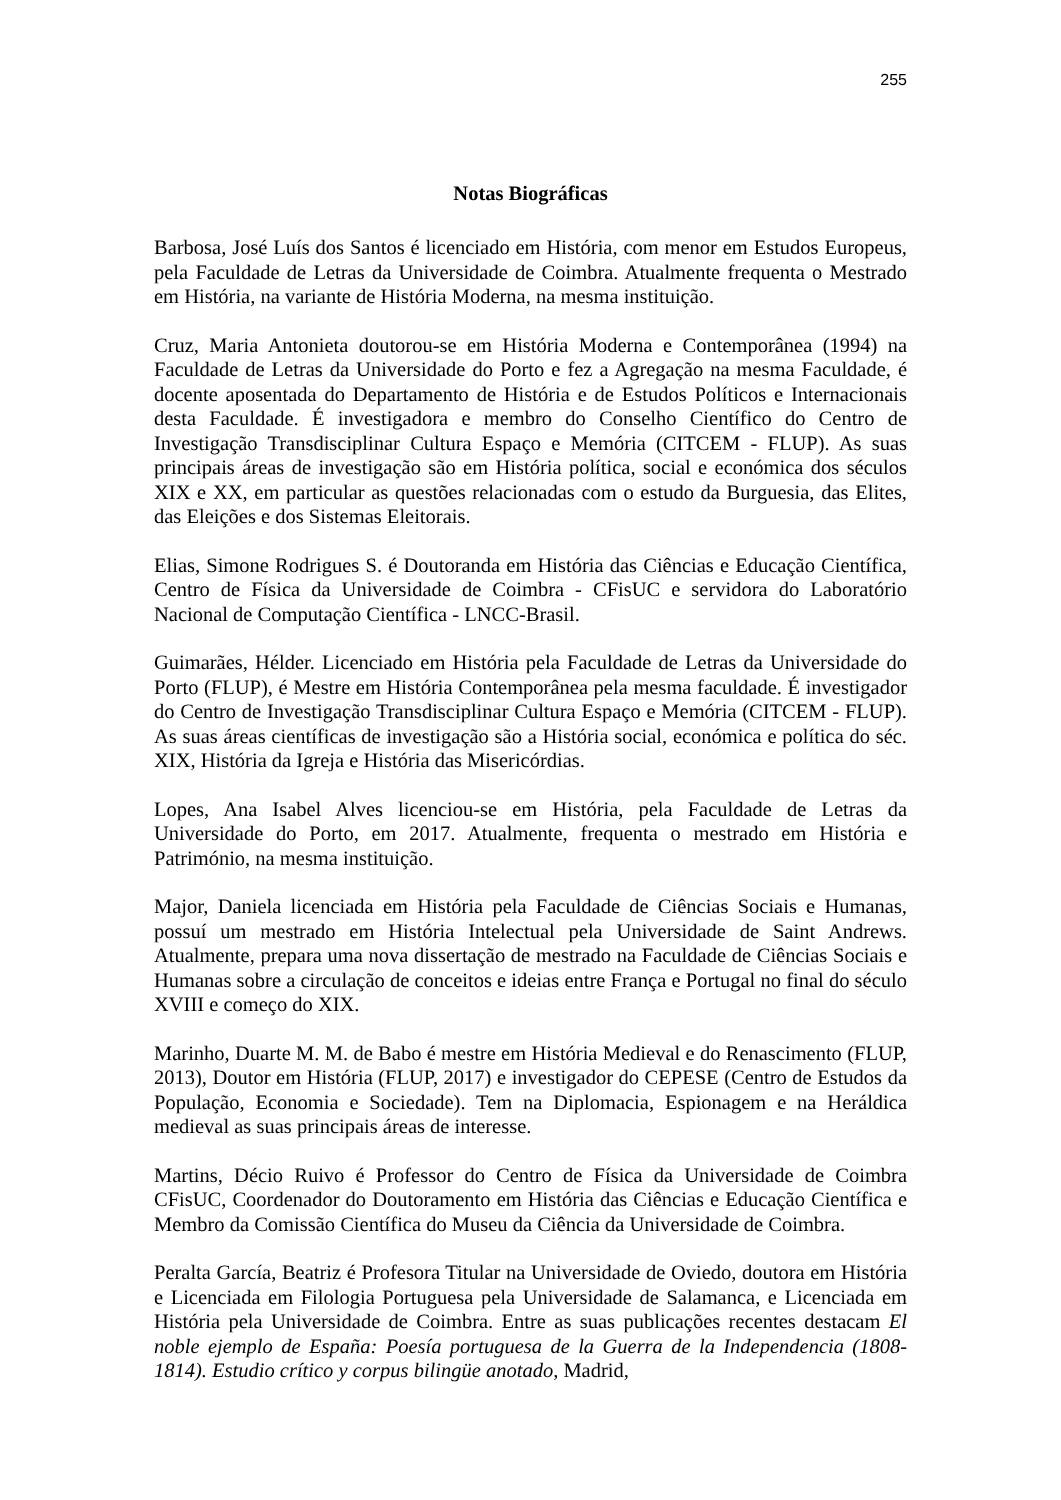255
Notas Biográficas
Barbosa, José Luís dos Santos é licenciado em História, com menor em Estudos Europeus, pela Faculdade de Letras da Universidade de Coimbra. Atualmente frequenta o Mestrado em História, na variante de História Moderna, na mesma instituição.
Cruz, Maria Antonieta doutorou-se em História Moderna e Contemporânea (1994) na Faculdade de Letras da Universidade do Porto e fez a Agregação na mesma Faculdade, é docente aposentada do Departamento de História e de Estudos Políticos e Internacionais desta Faculdade. É investigadora e membro do Conselho Científico do Centro de Investigação Transdisciplinar Cultura Espaço e Memória (CITCEM - FLUP). As suas principais áreas de investigação são em História política, social e económica dos séculos XIX e XX, em particular as questões relacionadas com o estudo da Burguesia, das Elites, das Eleições e dos Sistemas Eleitorais.
Elias, Simone Rodrigues S. é Doutoranda em História das Ciências e Educação Científica, Centro de Física da Universidade de Coimbra - CFisUC e servidora do Laboratório Nacional de Computação Científica - LNCC-Brasil.
Guimarães, Hélder. Licenciado em História pela Faculdade de Letras da Universidade do Porto (FLUP), é Mestre em História Contemporânea pela mesma faculdade. É investigador do Centro de Investigação Transdisciplinar Cultura Espaço e Memória (CITCEM - FLUP). As suas áreas científicas de investigação são a História social, económica e política do séc. XIX, História da Igreja e História das Misericórdias.
Lopes, Ana Isabel Alves licenciou-se em História, pela Faculdade de Letras da Universidade do Porto, em 2017. Atualmente, frequenta o mestrado em História e Património, na mesma instituição.
Major, Daniela licenciada em História pela Faculdade de Ciências Sociais e Humanas, possuí um mestrado em História Intelectual pela Universidade de Saint Andrews. Atualmente, prepara uma nova dissertação de mestrado na Faculdade de Ciências Sociais e Humanas sobre a circulação de conceitos e ideias entre França e Portugal no final do século XVIII e começo do XIX.
Marinho, Duarte M. M. de Babo é mestre em História Medieval e do Renascimento (FLUP, 2013), Doutor em História (FLUP, 2017) e investigador do CEPESE (Centro de Estudos da População, Economia e Sociedade). Tem na Diplomacia, Espionagem e na Heráldica medieval as suas principais áreas de interesse.
Martins, Décio Ruivo é Professor do Centro de Física da Universidade de Coimbra CFisUC, Coordenador do Doutoramento em História das Ciências e Educação Científica e Membro da Comissão Científica do Museu da Ciência da Universidade de Coimbra.
Peralta García, Beatriz é Profesora Titular na Universidade de Oviedo, doutora em História e Licenciada em Filologia Portuguesa pela Universidade de Salamanca, e Licenciada em História pela Universidade de Coimbra. Entre as suas publicações recentes destacam El noble ejemplo de España: Poesía portuguesa de la Guerra de la Independencia (1808-1814). Estudio crítico y corpus bilingüe anotado, Madrid,